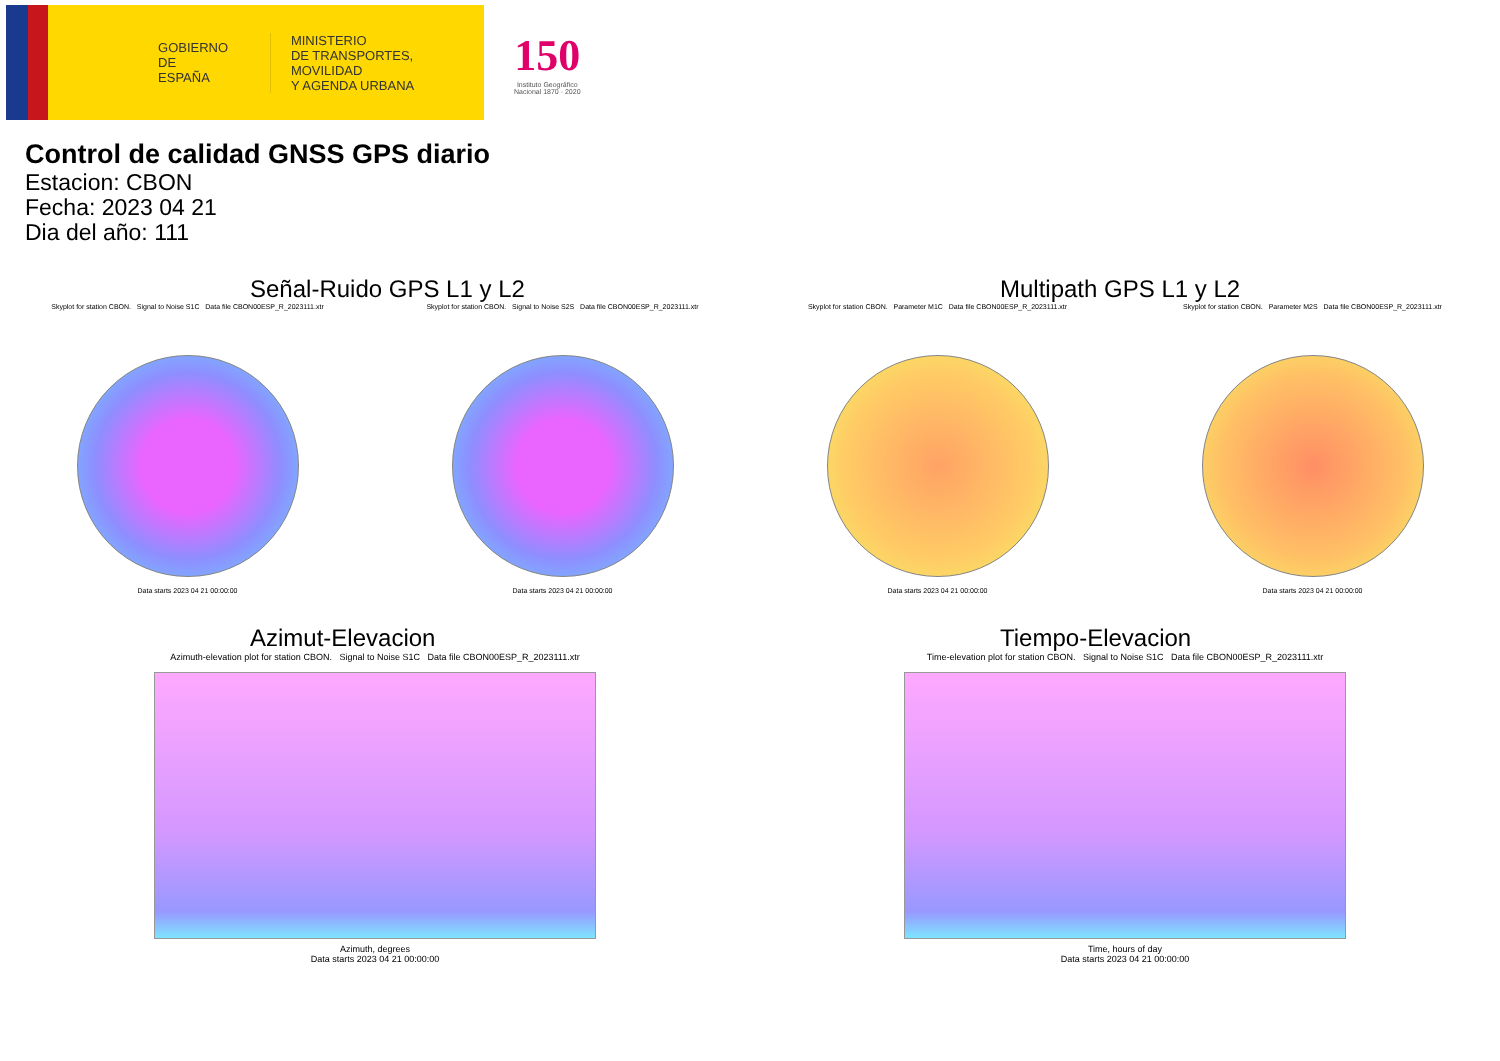GOBIERNO
DE ESPAÑA
MINISTERIO
DE TRANSPORTES, MOVILIDAD
Y AGENDA URBANA
150
Instituto Geográfico
Nacional 1870 · 2020
Control de calidad GNSS GPS diario
Estacion: CBON
Fecha: 2023 04 21
Dia del año: 111
Señal-Ruido GPS L1 y L2
Skyplot for station CBON. Signal to Noise S1C Data file CBON00ESP_R_2023111.xtr
Data starts 2023 04 21 00:00:00
Skyplot for station CBON. Signal to Noise S2S Data file CBON00ESP_R_2023111.xtr
Data starts 2023 04 21 00:00:00
Multipath GPS L1 y L2
Skyplot for station CBON. Parameter M1C Data file CBON00ESP_R_2023111.xtr
Data starts 2023 04 21 00:00:00
Skyplot for station CBON. Parameter M2S Data file CBON00ESP_R_2023111.xtr
Data starts 2023 04 21 00:00:00
Azimut-Elevacion
Azimuth-elevation plot for station CBON. Signal to Noise S1C Data file CBON00ESP_R_2023111.xtr
Azimuth, degrees
Data starts 2023 04 21 00:00:00
Tiempo-Elevacion
Time-elevation plot for station CBON. Signal to Noise S1C Data file CBON00ESP_R_2023111.xtr
Time, hours of day
Data starts 2023 04 21 00:00:00